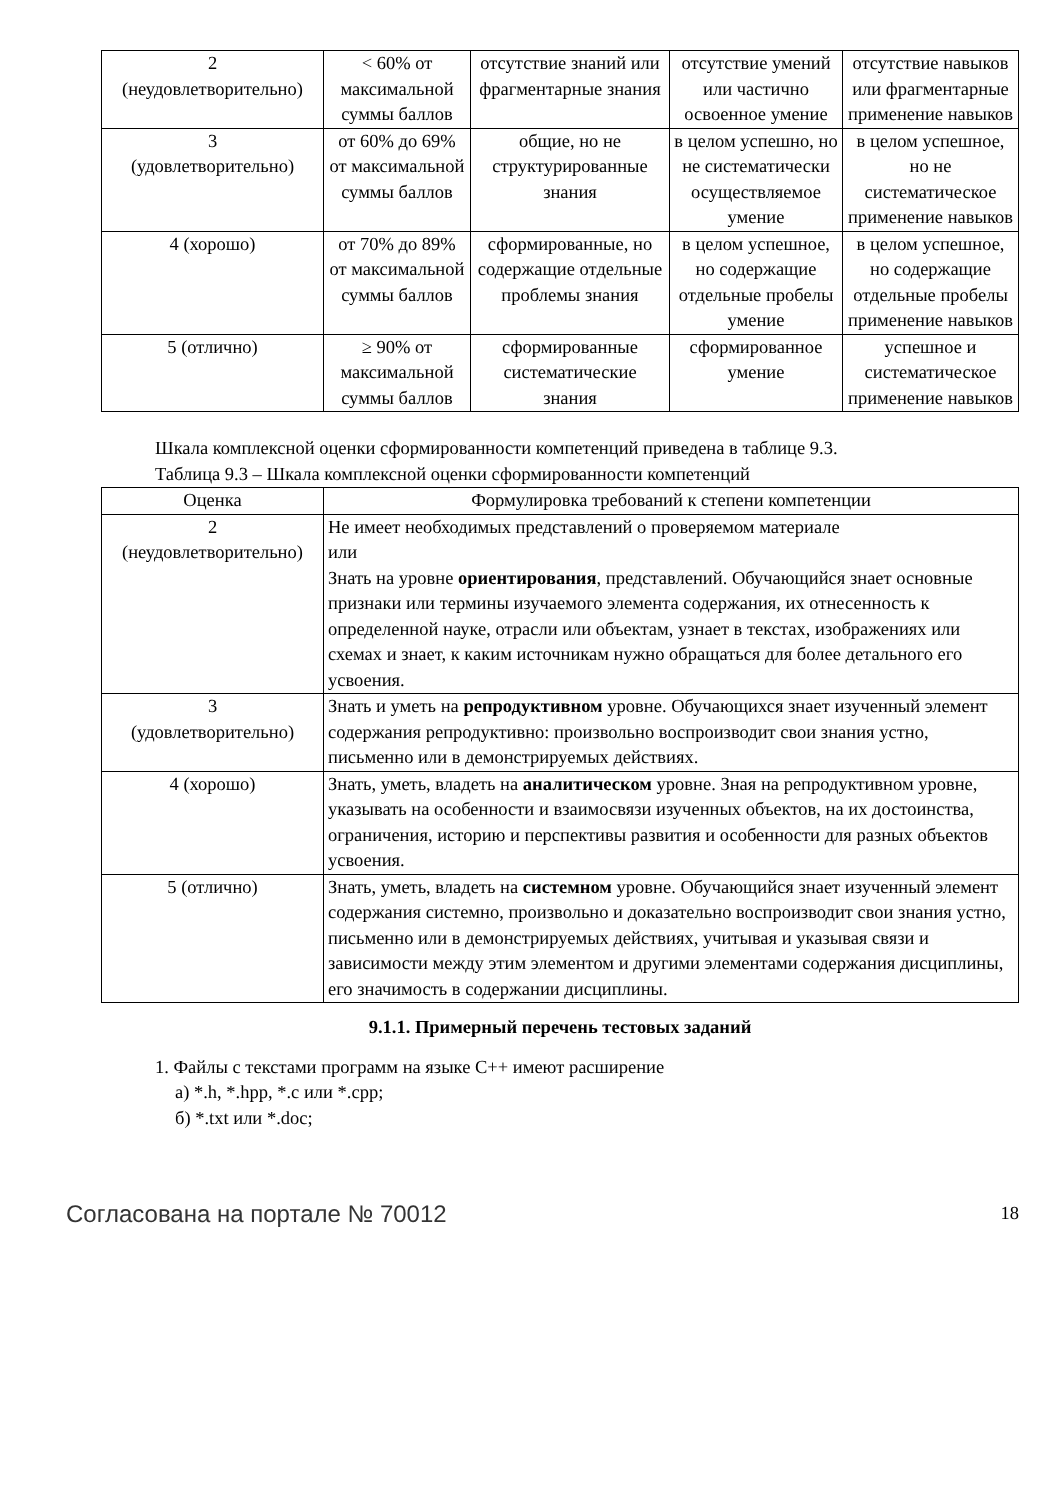| 2 (неудовлетворительно) | < 60% от максимальной суммы баллов | отсутствие знаний или фрагментарные знания | отсутствие умений или частично освоенное умение | отсутствие навыков или фрагментарные применение навыков |
| 3 (удовлетворительно) | от 60% до 69% от максимальной суммы баллов | общие, но не структурированные знания | в целом успешно, но не систематически осуществляемое умение | в целом успешное, но не систематическое применение навыков |
| 4 (хорошо) | от 70% до 89% от максимальной суммы баллов | сформированные, но содержащие отдельные проблемы знания | в целом успешное, но содержащие отдельные пробелы умение | в целом успешное, но содержащие отдельные пробелы применение навыков |
| 5 (отлично) | ≥ 90% от максимальной суммы баллов | сформированные систематические знания | сформированное умение | успешное и систематическое применение навыков |
Шкала комплексной оценки сформированности компетенций приведена в таблице 9.3.
Таблица 9.3 – Шкала комплексной оценки сформированности компетенций
| Оценка | Формулировка требований к степени компетенции |
| --- | --- |
| 2 (неудовлетворительно) | Не имеет необходимых представлений о проверяемом материале или Знать на уровне ориентирования , представлений. Обучающийся знает основные признаки или термины изучаемого элемента содержания, их отнесенность к определенной науке, отрасли или объектам, узнает в текстах, изображениях или схемах и знает, к каким источникам нужно обращаться для более детального его усвоения. |
| 3 (удовлетворительно) | Знать и уметь на репродуктивном уровне. Обучающихся знает изученный элемент содержания репродуктивно: произвольно воспроизводит свои знания устно, письменно или в демонстрируемых действиях. |
| 4 (хорошо) | Знать, уметь, владеть на аналитическом уровне. Зная на репродуктивном уровне, указывать на особенности и взаимосвязи изученных объектов, на их достоинства, ограничения, историю и перспективы развития и особенности для разных объектов усвоения. |
| 5 (отлично) | Знать, уметь, владеть на системном уровне. Обучающийся знает изученный элемент содержания системно, произвольно и доказательно воспроизводит свои знания устно, письменно или в демонстрируемых действиях, учитывая и указывая связи и зависимости между этим элементом и другими элементами содержания дисциплины, его значимость в содержании дисциплины. |
9.1.1. Примерный перечень тестовых заданий
1. Файлы с текстами программ на языке С++ имеют расширение
а) *.h, *.hpp, *.c или *.cpp;
б) *.txt или *.doc;
Согласована на портале № 70012 18